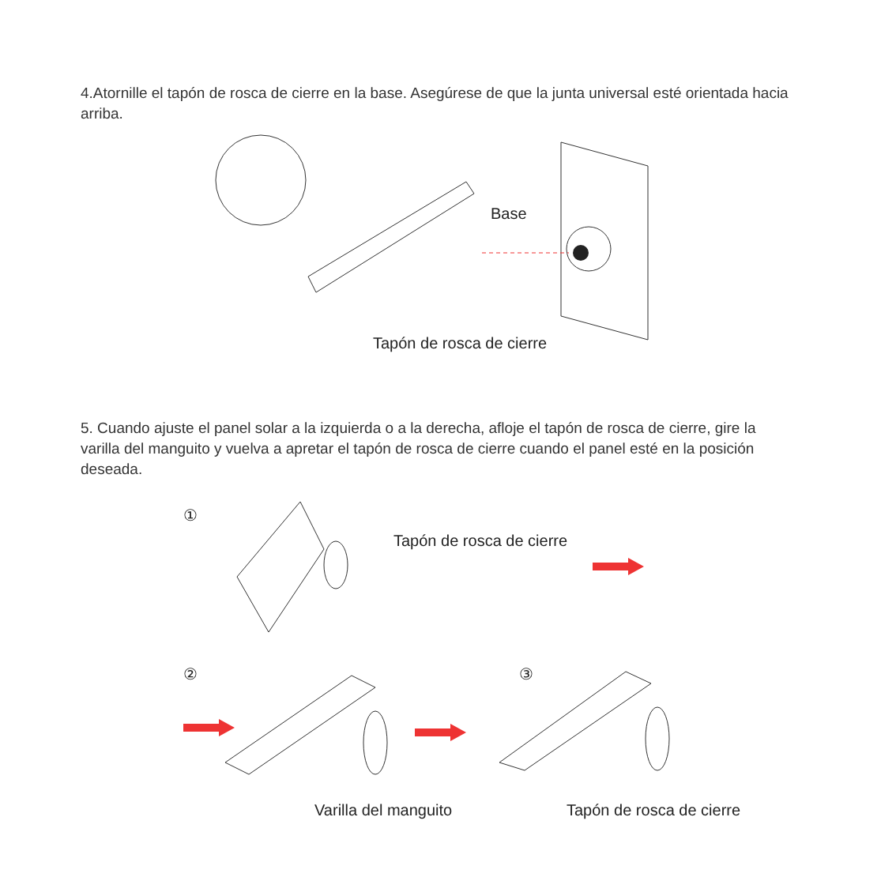4.Atornille el tapón de rosca de cierre en la base. Asegúrese de que la junta universal esté orientada hacia arriba.
Base
Tapón de rosca de cierre
5. Cuando ajuste el panel solar a la izquierda o a la derecha, afloje el tapón de rosca de cierre, gire la varilla del manguito y vuelva a apretar el tapón de rosca de cierre cuando el panel esté en la posición deseada.
①
Tapón de rosca de cierre
② ③
Varilla del manguito Tapón de rosca de cierre